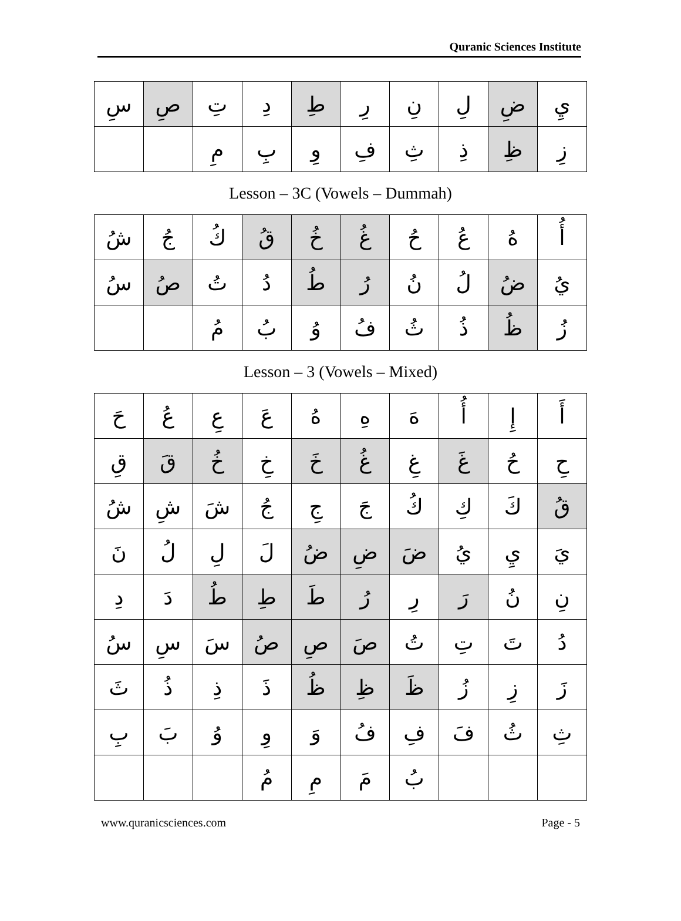Quranic Sciences Institute
| سِ | صِ | تِ | دِ | طِ | رِ | نِ | لِ | ضِ | يِ |
| | | مِ | بِ | وِ | فِ | ثِ | ذِ | ظِ | زِ |
Lesson – 3C (Vowels – Dummah)
| شُ | جُ | كُ | قُ | خُ | غُ | حُ | عُ | هُ | أُ |
| سُ | صُ | تُ | دُ | طُ | رُ | نُ | لُ | ضُ | يُ |
| | | مُ | بُ | وُ | فُ | ثُ | ذُ | ظُ | زُ |
Lesson – 3 (Vowels – Mixed)
| حَ | عُ | عِ | عَ | هُ | هِ | هَ | أُ | إِ | أَ |
| قِ | قَ | خُ | خِ | خَ | غُ | غِ | غَ | حُ | حِ |
| شُ | شِ | شَ | جُ | جِ | جَ | كُ | كِ | كَ | قُ |
| نَ | لُ | لِ | لَ | ضُ | ضِ | ضَ | يُ | يِ | يَ |
| دِ | دَ | طُ | طِ | طَ | رُ | رِ | رَ | نُ | نِ |
| سُ | سِ | سَ | صُ | صِ | صَ | تُ | تِ | تَ | دُ |
| ثَ | ذُ | ذِ | ذَ | ظُ | ظِ | ظَ | زُ | زِ | زَ |
| بِ | بَ | وُ | وِ | وَ | فُ | فِ | فَ | ثُ | ثِ |
| | | | مُ | مِ | مَ | بُ | | | |
www.quranicsciences.com Page - 5